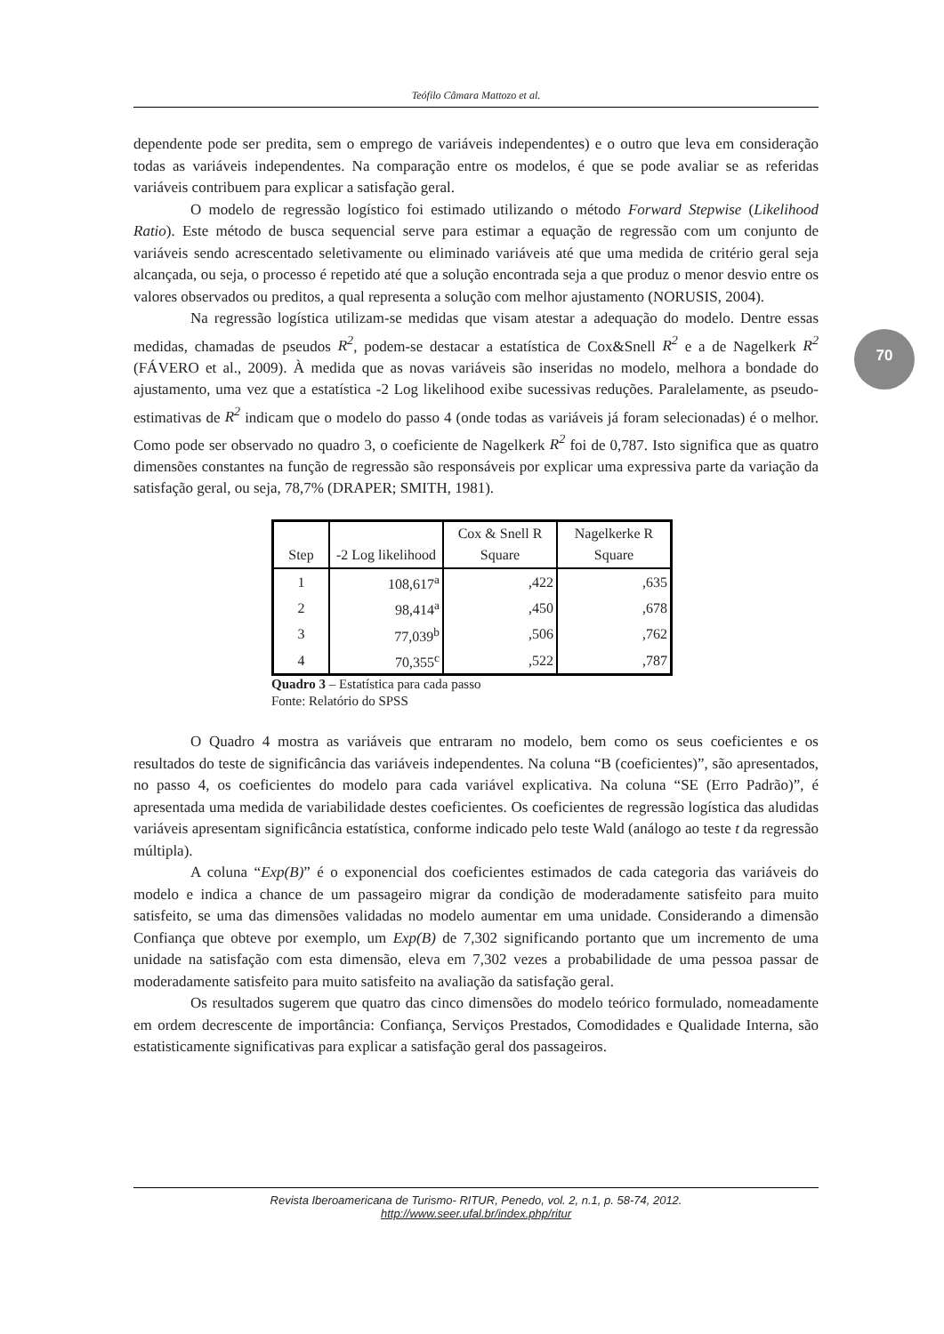Teófilo Câmara Mattozo et al.
70
dependente pode ser predita, sem o emprego de variáveis independentes) e o outro que leva em consideração todas as variáveis independentes. Na comparação entre os modelos, é que se pode avaliar se as referidas variáveis contribuem para explicar a satisfação geral.
O modelo de regressão logístico foi estimado utilizando o método Forward Stepwise (Likelihood Ratio). Este método de busca sequencial serve para estimar a equação de regressão com um conjunto de variáveis sendo acrescentado seletivamente ou eliminado variáveis até que uma medida de critério geral seja alcançada, ou seja, o processo é repetido até que a solução encontrada seja a que produz o menor desvio entre os valores observados ou preditos, a qual representa a solução com melhor ajustamento (NORUSIS, 2004).
Na regressão logística utilizam-se medidas que visam atestar a adequação do modelo. Dentre essas medidas, chamadas de pseudos R<sup>2</sup>, podem-se destacar a estatística de Cox&Snell R<sup>2</sup> e a de Nagelkerk R<sup>2</sup> (FÁVERO et al., 2009). À medida que as novas variáveis são inseridas no modelo, melhora a bondade do ajustamento, uma vez que a estatística -2 Log likelihood exibe sucessivas reduções. Paralelamente, as pseudo-estimativas de R<sup>2</sup> indicam que o modelo do passo 4 (onde todas as variáveis já foram selecionadas) é o melhor. Como pode ser observado no quadro 3, o coeficiente de Nagelkerk R<sup>2</sup> foi de 0,787. Isto significa que as quatro dimensões constantes na função de regressão são responsáveis por explicar uma expressiva parte da variação da satisfação geral, ou seja, 78,7% (DRAPER; SMITH, 1981).
| Step | -2 Log likelihood | Cox & Snell R Square | Nagelkerke R Square |
| --- | --- | --- | --- |
| 1 | 108,617<sup>a</sup> | ,422 | ,635 |
| 2 | 98,414<sup>a</sup> | ,450 | ,678 |
| 3 | 77,039<sup>b</sup> | ,506 | ,762 |
| 4 | 70,355<sup>c</sup> | ,522 | ,787 |
Quadro 3 – Estatística para cada passo
Fonte: Relatório do SPSS
O Quadro 4 mostra as variáveis que entraram no modelo, bem como os seus coeficientes e os resultados do teste de significância das variáveis independentes. Na coluna “B (coeficientes)”, são apresentados, no passo 4, os coeficientes do modelo para cada variável explicativa. Na coluna “SE (Erro Padrão)”, é apresentada uma medida de variabilidade destes coeficientes. Os coeficientes de regressão logística das aludidas variáveis apresentam significância estatística, conforme indicado pelo teste Wald (análogo ao teste t da regressão múltipla).
A coluna “Exp(B)” é o exponencial dos coeficientes estimados de cada categoria das variáveis do modelo e indica a chance de um passageiro migrar da condição de moderadamente satisfeito para muito satisfeito, se uma das dimensões validadas no modelo aumentar em uma unidade. Considerando a dimensão Confiança que obteve por exemplo, um Exp(B) de 7,302 significando portanto que um incremento de uma unidade na satisfação com esta dimensão, eleva em 7,302 vezes a probabilidade de uma pessoa passar de moderadamente satisfeito para muito satisfeito na avaliação da satisfação geral.
Os resultados sugerem que quatro das cinco dimensões do modelo teórico formulado, nomeadamente em ordem decrescente de importância: Confiança, Serviços Prestados, Comodidades e Qualidade Interna, são estatisticamente significativas para explicar a satisfação geral dos passageiros.
Revista Iberoamericana de Turismo- RITUR, Penedo, vol. 2, n.1, p. 58-74, 2012.
http://www.seer.ufal.br/index.php/ritur